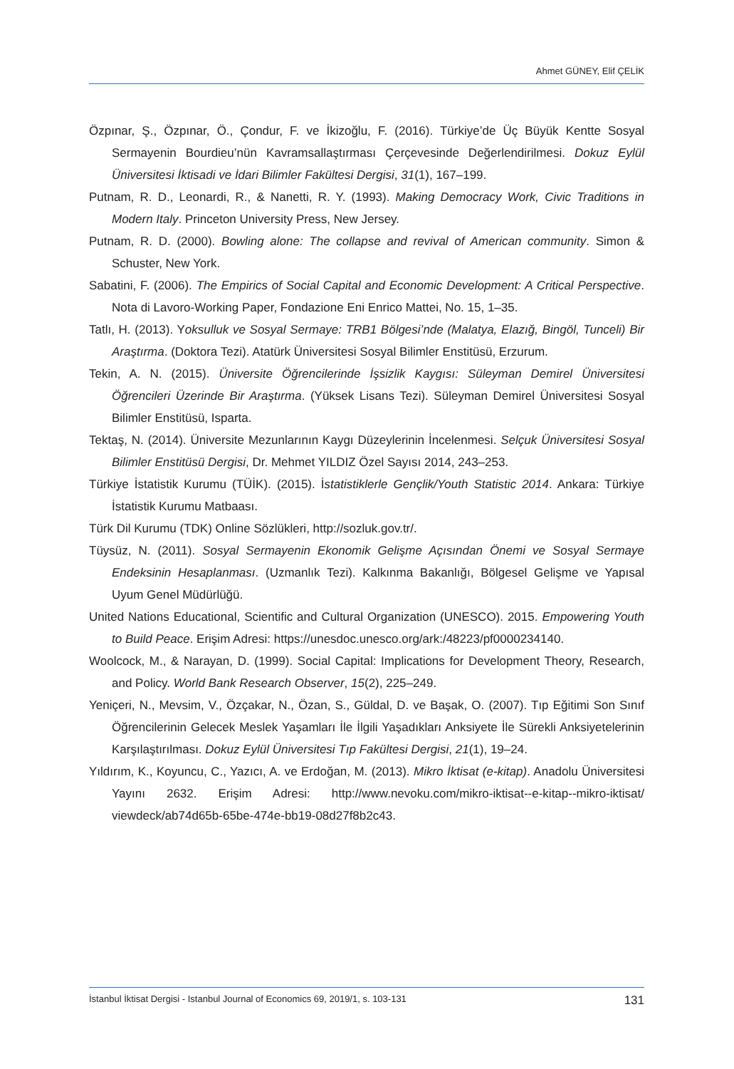Ahmet GÜNEY, Elif ÇELİK
Özpınar, Ş., Özpınar, Ö., Çondur, F. ve İkizoğlu, F. (2016). Türkiye’de Üç Büyük Kentte Sosyal Sermayenin Bourdieu’nün Kavramsallaştırması Çerçevesinde Değerlendirilmesi. Dokuz Eylül Üniversitesi İktisadi ve İdari Bilimler Fakültesi Dergisi, 31(1), 167–199.
Putnam, R. D., Leonardi, R., & Nanetti, R. Y. (1993). Making Democracy Work, Civic Traditions in Modern Italy. Princeton University Press, New Jersey.
Putnam, R. D. (2000). Bowling alone: The collapse and revival of American community. Simon & Schuster, New York.
Sabatini, F. (2006). The Empirics of Social Capital and Economic Development: A Critical Perspective. Nota di Lavoro-Working Paper, Fondazione Eni Enrico Mattei, No. 15, 1–35.
Tatlı, H. (2013). Yoksulluk ve Sosyal Sermaye: TRB1 Bölgesi’nde (Malatya, Elazığ, Bingöl, Tunceli) Bir Araştırma. (Doktora Tezi). Atatürk Üniversitesi Sosyal Bilimler Enstitüsü, Erzurum.
Tekin, A. N. (2015). Üniversite Öğrencilerinde İşsizlik Kaygısı: Süleyman Demirel Üniversitesi Öğrencileri Üzerinde Bir Araştırma. (Yüksek Lisans Tezi). Süleyman Demirel Üniversitesi Sosyal Bilimler Enstitüsü, Isparta.
Tektaş, N. (2014). Üniversite Mezunlarının Kaygı Düzeylerinin İncelenmesi. Selçuk Üniversitesi Sosyal Bilimler Enstitüsü Dergisi, Dr. Mehmet YILDIZ Özel Sayısı 2014, 243–253.
Türkiye İstatistik Kurumu (TÜİK). (2015). İstatistiklerle Gençlik/Youth Statistic 2014. Ankara: Türkiye İstatistik Kurumu Matbaası.
Türk Dil Kurumu (TDK) Online Sözlükleri, http://sozluk.gov.tr/.
Tüysüz, N. (2011). Sosyal Sermayenin Ekonomik Gelişme Açısından Önemi ve Sosyal Sermaye Endeksinin Hesaplanması. (Uzmanlık Tezi). Kalkınma Bakanlığı, Bölgesel Gelişme ve Yapısal Uyum Genel Müdürlüğü.
United Nations Educational, Scientific and Cultural Organization (UNESCO). 2015. Empowering Youth to Build Peace. Erişim Adresi: https://unesdoc.unesco.org/ark:/48223/pf0000234140.
Woolcock, M., & Narayan, D. (1999). Social Capital: Implications for Development Theory, Research, and Policy. World Bank Research Observer, 15(2), 225–249.
Yeniçeri, N., Mevsim, V., Özçakar, N., Özan, S., Güldal, D. ve Başak, O. (2007). Tıp Eğitimi Son Sınıf Öğrencilerinin Gelecek Meslek Yaşamları İle İlgili Yaşadıkları Anksiyete İle Sürekli Anksiyetelerinin Karşılaştırılması. Dokuz Eylül Üniversitesi Tıp Fakültesi Dergisi, 21(1), 19–24.
Yıldırım, K., Koyuncu, C., Yazıcı, A. ve Erdoğan, M. (2013). Mikro İktisat (e-kitap). Anadolu Üniversitesi Yayını 2632. Erişim Adresi: http://www.nevoku.com/mikro-iktisat--e-kitap--mikro-iktisat/ viewdeck/ab74d65b-65be-474e-bb19-08d27f8b2c43.
İstanbul İktisat Dergisi - Istanbul Journal of Economics 69, 2019/1, s. 103-131 131